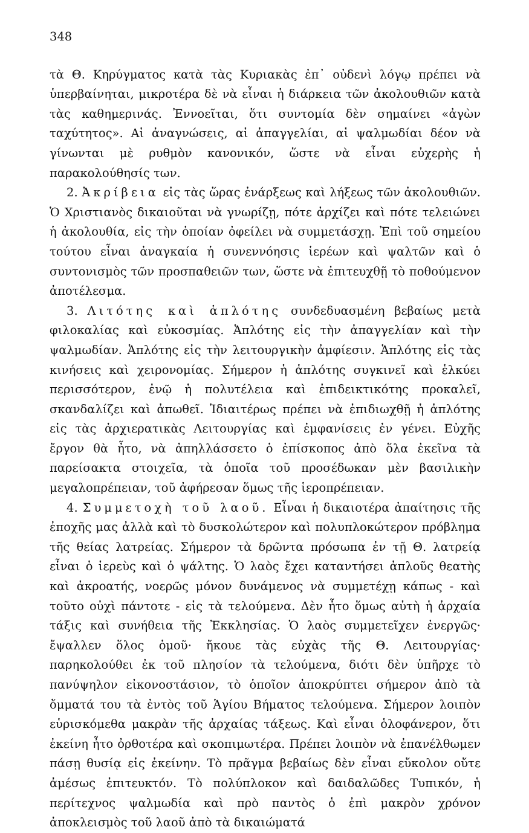348
τὰ Θ. Κηρύγματος κατὰ τὰς Κυριακὰς ἐπ᾿ οὐδενὶ λόγῳ πρέπει νὰ ὑπερβαίνηται, μικροτέρα δὲ νὰ εἶναι ἡ διάρκεια τῶν ἀκολουθιῶν κατὰ τὰς καθημερινάς. Ἐννοεῖται, ὅτι συντομία δὲν σημαίνει «ἀγὼν ταχύτητος». Αἱ ἀναγνώσεις, αἱ ἀπαγγελίαι, αἱ ψαλμωδίαι δέον νὰ γίνωνται μὲ ρυθμὸν κανονικόν, ὥστε νὰ εἶναι εὐχερὴς ἡ παρακολούθησίς των.
2. Ἀκρίβεια εἰς τὰς ὥρας ἐνάρξεως καὶ λήξεως τῶν ἀκολουθιῶν. Ὁ Χριστιανὸς δικαιοῦται νὰ γνωρίζῃ, πότε ἀρχίζει καὶ πότε τελειώνει ἡ ἀκολουθία, εἰς τὴν ὁποίαν ὀφείλει νὰ συμμετάσχῃ. Ἐπὶ τοῦ σημείου τούτου εἶναι ἀναγκαία ἡ συνεννόησις ἱερέων καὶ ψαλτῶν καὶ ὁ συντονισμὸς τῶν προσπαθειῶν των, ὥστε νὰ ἐπιτευχθῇ τὸ ποθούμενον ἀποτέλεσμα.
3. Λιτότης καὶ ἁπλότης συνδεδυασμένη βεβαίως μετὰ φιλοκαλίας καὶ εὐκοσμίας. Ἁπλότης εἰς τὴν ἀπαγγελίαν καὶ τὴν ψαλμωδίαν. Ἁπλότης εἰς τὴν λειτουργικὴν ἀμφίεσιν. Ἁπλότης εἰς τὰς κινήσεις καὶ χειρονομίας. Σήμερον ἡ ἁπλότης συγκινεῖ καὶ ἑλκύει περισσότερον, ἐνῷ ἡ πολυτέλεια καὶ ἐπιδεικτικότης προκαλεῖ, σκανδαλίζει καὶ ἀπωθεῖ. Ἰδιαιτέρως πρέπει νὰ ἐπιδιωχθῇ ἡ ἁπλότης εἰς τὰς ἀρχιερατικὰς Λειτουργίας καὶ ἐμφανίσεις ἐν γένει. Εὐχῆς ἔργον θὰ ἦτο, νὰ ἀπηλλάσσετο ὁ ἐπίσκοπος ἀπὸ ὅλα ἐκεῖνα τὰ παρείσακτα στοιχεῖα, τὰ ὁποῖα τοῦ προσέδωκαν μὲν βασιλικὴν μεγαλοπρέπειαν, τοῦ ἀφήρεσαν ὅμως τῆς ἱεροπρέπειαν.
4. Συμμετοχὴ τοῦ λαοῦ. Εἶναι ἡ δικαιοτέρα ἀπαίτησις τῆς ἐποχῆς μας ἀλλὰ καὶ τὸ δυσκολώτερον καὶ πολυπλοκώτερον πρόβλημα τῆς θείας λατρείας. Σήμερον τὰ δρῶντα πρόσωπα ἐν τῇ Θ. λατρείᾳ εἶναι ὁ ἱερεὺς καὶ ὁ ψάλτης. Ὁ λαὸς ἔχει καταντήσει ἁπλοῦς θεατὴς καὶ ἀκροατής, νοερῶς μόνον δυνάμενος νὰ συμμετέχῃ κάπως - καὶ τοῦτο οὐχὶ πάντοτε - εἰς τὰ τελούμενα. Δὲν ἦτο ὅμως αὐτὴ ἡ ἀρχαία τάξις καὶ συνήθεια τῆς Ἐκκλησίας. Ὁ λαὸς συμμετεῖχεν ἐνεργῶς· ἔψαλλεν ὅλος ὁμοῦ· ἤκουε τὰς εὐχὰς τῆς Θ. Λειτουργίας· παρηκολούθει ἐκ τοῦ πλησίον τὰ τελούμενα, διότι δὲν ὑπῆρχε τὸ πανύψηλον εἰκονοστάσιον, τὸ ὁποῖον ἀποκρύπτει σήμερον ἀπὸ τὰ ὄμματά του τὰ ἐντὸς τοῦ Ἁγίου Βήματος τελούμενα. Σήμερον λοιπὸν εὑρισκόμεθα μακρὰν τῆς ἀρχαίας τάξεως. Καὶ εἶναι ὁλοφάνερον, ὅτι ἐκείνη ἦτο ὀρθοτέρα καὶ σκοπιμωτέρα. Πρέπει λοιπὸν νὰ ἐπανέλθωμεν πάσῃ θυσίᾳ εἰς ἐκείνην. Τὸ πρᾶγμα βεβαίως δὲν εἶναι εὔκολον οὔτε ἀμέσως ἐπιτευκτόν. Τὸ πολύπλοκον καὶ δαιδαλῶδες Τυπικόν, ἡ περίτεχνος ψαλμωδία καὶ πρὸ παντὸς ὁ ἐπὶ μακρὸν χρόνον ἀποκλεισμὸς τοῦ λαοῦ ἀπὸ τὰ δικαιώματά